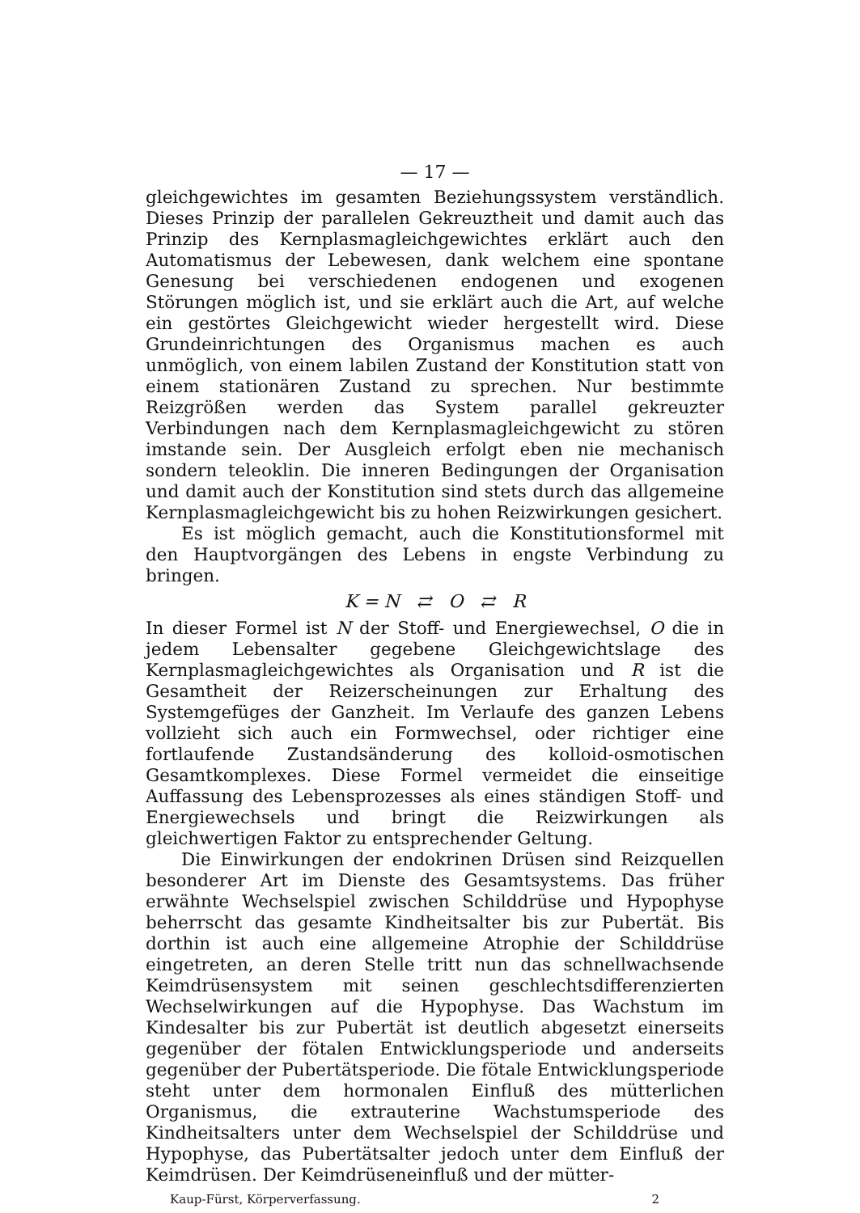— 17 —
gleichgewichtes im gesamten Beziehungssystem verständlich. Dieses Prinzip der parallelen Gekreuztheit und damit auch das Prinzip des Kernplasmagleichgewichtes erklärt auch den Automatismus der Lebewesen, dank welchem eine spontane Genesung bei verschiedenen endogenen und exogenen Störungen möglich ist, und sie erklärt auch die Art, auf welche ein gestörtes Gleichgewicht wieder hergestellt wird. Diese Grundeinrichtungen des Organismus machen es auch unmöglich, von einem labilen Zustand der Konstitution statt von einem stationären Zustand zu sprechen. Nur bestimmte Reizgrößen werden das System parallel gekreuzter Verbindungen nach dem Kernplasmagleichgewicht zu stören imstande sein. Der Ausgleich erfolgt eben nie mechanisch sondern teleoklin. Die inneren Bedingungen der Organisation und damit auch der Konstitution sind stets durch das allgemeine Kernplasmagleichgewicht bis zu hohen Reizwirkungen gesichert.
Es ist möglich gemacht, auch die Konstitutionsformel mit den Hauptvorgängen des Lebens in engste Verbindung zu bringen.
K = N ⇄ O ⇄ R
In dieser Formel ist N der Stoff- und Energiewechsel, O die in jedem Lebensalter gegebene Gleichgewichtslage des Kernplasmagleichgewichtes als Organisation und R ist die Gesamtheit der Reizerscheinungen zur Erhaltung des Systemgefüges der Ganzheit. Im Verlaufe des ganzen Lebens vollzieht sich auch ein Formwechsel, oder richtiger eine fortlaufende Zustandsänderung des kolloid-osmotischen Gesamtkomplexes. Diese Formel vermeidet die einseitige Auffassung des Lebensprozesses als eines ständigen Stoff- und Energiewechsels und bringt die Reizwirkungen als gleichwertigen Faktor zu entsprechender Geltung.
Die Einwirkungen der endokrinen Drüsen sind Reizquellen besonderer Art im Dienste des Gesamtsystems. Das früher erwähnte Wechselspiel zwischen Schilddrüse und Hypophyse beherrscht das gesamte Kindheitsalter bis zur Pubertät. Bis dorthin ist auch eine allgemeine Atrophie der Schilddrüse eingetreten, an deren Stelle tritt nun das schnellwachsende Keimdrüsensystem mit seinen geschlechtsdifferenzierten Wechselwirkungen auf die Hypophyse. Das Wachstum im Kindesalter bis zur Pubertät ist deutlich abgesetzt einerseits gegenüber der fötalen Entwicklungsperiode und anderseits gegenüber der Pubertätsperiode. Die fötale Entwicklungsperiode steht unter dem hormonalen Einfluß des mütterlichen Organismus, die extrauterine Wachstumsperiode des Kindheitsalters unter dem Wechselspiel der Schilddrüse und Hypophyse, das Pubertätsalter jedoch unter dem Einfluß der Keimdrüsen. Der Keimdrüseneinfluß und der mütter-
Kaup-Fürst, Körperverfassung. 2